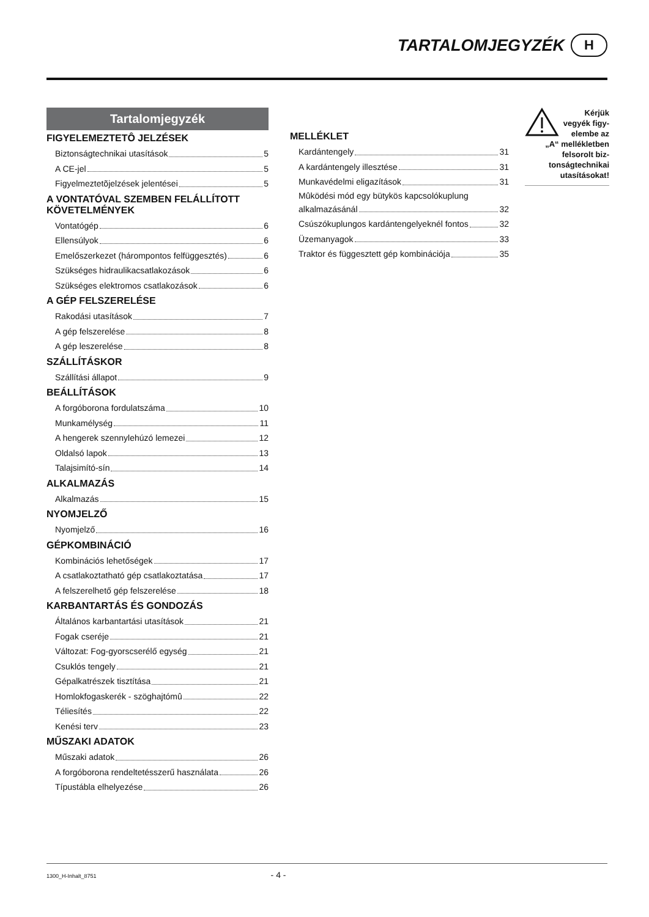TARTALOMJEGYZÉK H
Tartalomjegyzék
FIGYELEMEZTETÔ JELZÉSEK
Biztonságtechnikai utasítások 5
A CE-jel 5
Figyelmeztetõjelzések jelentései 5
A VONTATÓVAL SZEMBEN FELÁLLÍTOTT KÖVETELMÉNYEK
Vontatógép 6
Ellensúlyok 6
Emelőszerkezet (hárompontos felfüggesztés) 6
Szükséges hidraulikacsatlakozások 6
Szükséges elektromos csatlakozások 6
A GÉP FELSZERELÉSE
Rakodási utasítások 7
A gép felszerelése 8
A gép leszerelése 8
SZÁLLÍTÁSKOR
Szállítási állapot 9
BEÁLLÍTÁSOK
A forgóborona fordulatszáma 10
Munkamélység 11
A hengerek szennylehúzó lemezei 12
Oldalsó lapok 13
Talajsimító-sín 14
ALKALMAZÁS
Alkalmazás 15
NYOMJELZŐ
Nyomjelző 16
GÉPKOMBINÁCIÓ
Kombinációs lehetőségek 17
A csatlakoztatható gép csatlakoztatása 17
A felszerelhető gép felszerelése 18
KARBANTARTÁS ÉS GONDOZÁS
Általános karbantartási utasítások 21
Fogak cseréje 21
Változat: Fog-gyorscserélő egység 21
Csuklós tengely 21
Gépalkatrészek tisztítása 21
Homlokfogaskerék - szöghajtómû 22
Téliesítés 22
Kenési terv 23
MŰSZAKI ADATOK
Műszaki adatok 26
A forgóborona rendeltetésszerű használata 26
Típustábla elhelyezése 26
MELLÉKLET
Kardántengely 31
A kardántengely illesztése 31
Munkavédelmi eligazítások 31
Mûködési mód egy bütykös kapcsolókuplung
alkalmazásánál 32
Csúszókuplungos kardántengelyeknél fontos 32
Üzemanyagok 33
Traktor és függesztett gép kombinációja 35
Kérjük vegyék figy-elembe az „A“ mellékletben felsorolt biz-tonságtechnikai utasításokat!
1300_H-Inhalt_8751 - 4 -